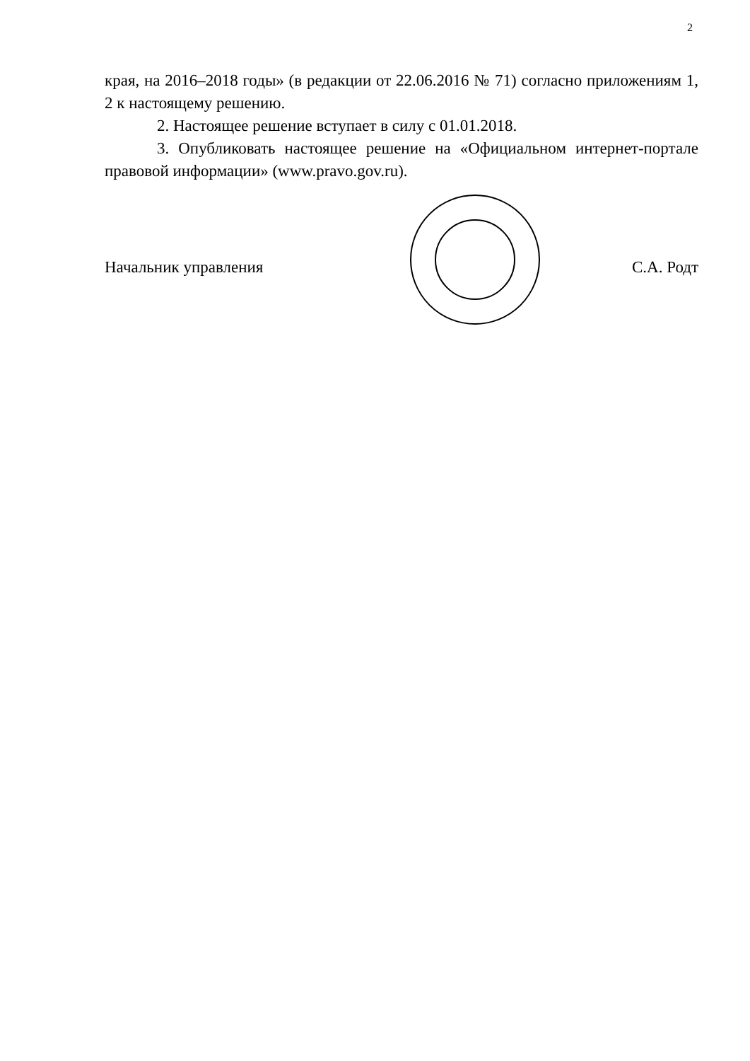2
края, на 2016–2018 годы» (в редакции от 22.06.2016 № 71) согласно приложениям 1, 2 к настоящему решению.
2. Настоящее решение вступает в силу с 01.01.2018.
3. Опубликовать настоящее решение на «Официальном интернет-портале правовой информации» (www.pravo.gov.ru).
Начальник управления С.А. Родт